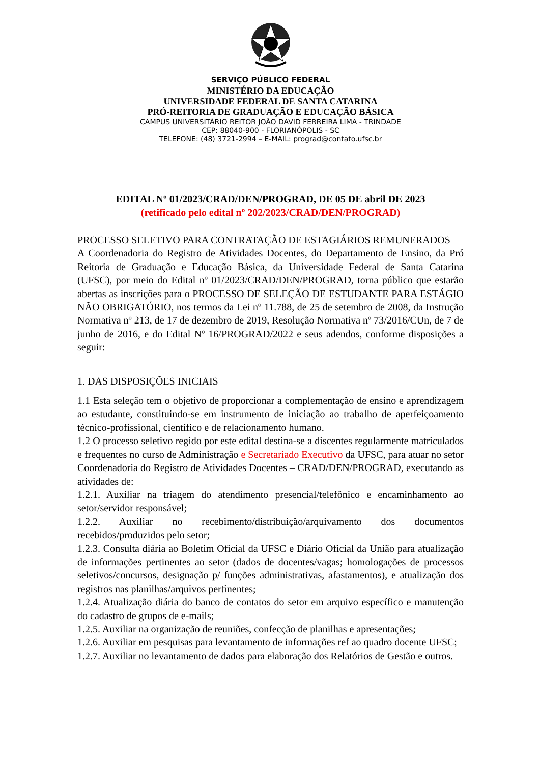SERVIÇO PÚBLICO FEDERAL
MINISTÉRIO DA EDUCAÇÃO
UNIVERSIDADE FEDERAL DE SANTA CATARINA
PRÓ-REITORIA DE GRADUAÇÃO E EDUCAÇÃO BÁSICA
CAMPUS UNIVERSITÁRIO REITOR JOÃO DAVID FERREIRA LIMA - TRINDADE
CEP: 88040-900 - FLORIANÓPOLIS - SC
TELEFONE: (48) 3721-2994 – E-MAIL: prograd@contato.ufsc.br
EDITAL Nº 01/2023/CRAD/DEN/PROGRAD, DE 05 DE abril DE 2023
(retificado pelo edital nº 202/2023/CRAD/DEN/PROGRAD)
PROCESSO SELETIVO PARA CONTRATAÇÃO DE ESTAGIÁRIOS REMUNERADOS
A Coordenadoria do Registro de Atividades Docentes, do Departamento de Ensino, da Pró Reitoria de Graduação e Educação Básica, da Universidade Federal de Santa Catarina (UFSC), por meio do Edital nº 01/2023/CRAD/DEN/PROGRAD, torna público que estarão abertas as inscrições para o PROCESSO DE SELEÇÃO DE ESTUDANTE PARA ESTÁGIO NÃO OBRIGATÓRIO, nos termos da Lei nº 11.788, de 25 de setembro de 2008, da Instrução Normativa nº 213, de 17 de dezembro de 2019, Resolução Normativa nº 73/2016/CUn, de 7 de junho de 2016, e do Edital Nº 16/PROGRAD/2022 e seus adendos, conforme disposições a seguir:
1. DAS DISPOSIÇÕES INICIAIS
1.1 Esta seleção tem o objetivo de proporcionar a complementação de ensino e aprendizagem ao estudante, constituindo-se em instrumento de iniciação ao trabalho de aperfeiçoamento técnico-profissional, científico e de relacionamento humano.
1.2 O processo seletivo regido por este edital destina-se a discentes regularmente matriculados e frequentes no curso de Administração e Secretariado Executivo da UFSC, para atuar no setor Coordenadoria do Registro de Atividades Docentes – CRAD/DEN/PROGRAD, executando as atividades de:
1.2.1. Auxiliar na triagem do atendimento presencial/telefônico e encaminhamento ao setor/servidor responsável;
1.2.2. Auxiliar no recebimento/distribuição/arquivamento dos documentos recebidos/produzidos pelo setor;
1.2.3. Consulta diária ao Boletim Oficial da UFSC e Diário Oficial da União para atualização de informações pertinentes ao setor (dados de docentes/vagas; homologações de processos seletivos/concursos, designação p/ funções administrativas, afastamentos), e atualização dos registros nas planilhas/arquivos pertinentes;
1.2.4. Atualização diária do banco de contatos do setor em arquivo específico e manutenção do cadastro de grupos de e-mails;
1.2.5. Auxiliar na organização de reuniões, confecção de planilhas e apresentações;
1.2.6. Auxiliar em pesquisas para levantamento de informações ref ao quadro docente UFSC;
1.2.7. Auxiliar no levantamento de dados para elaboração dos Relatórios de Gestão e outros.